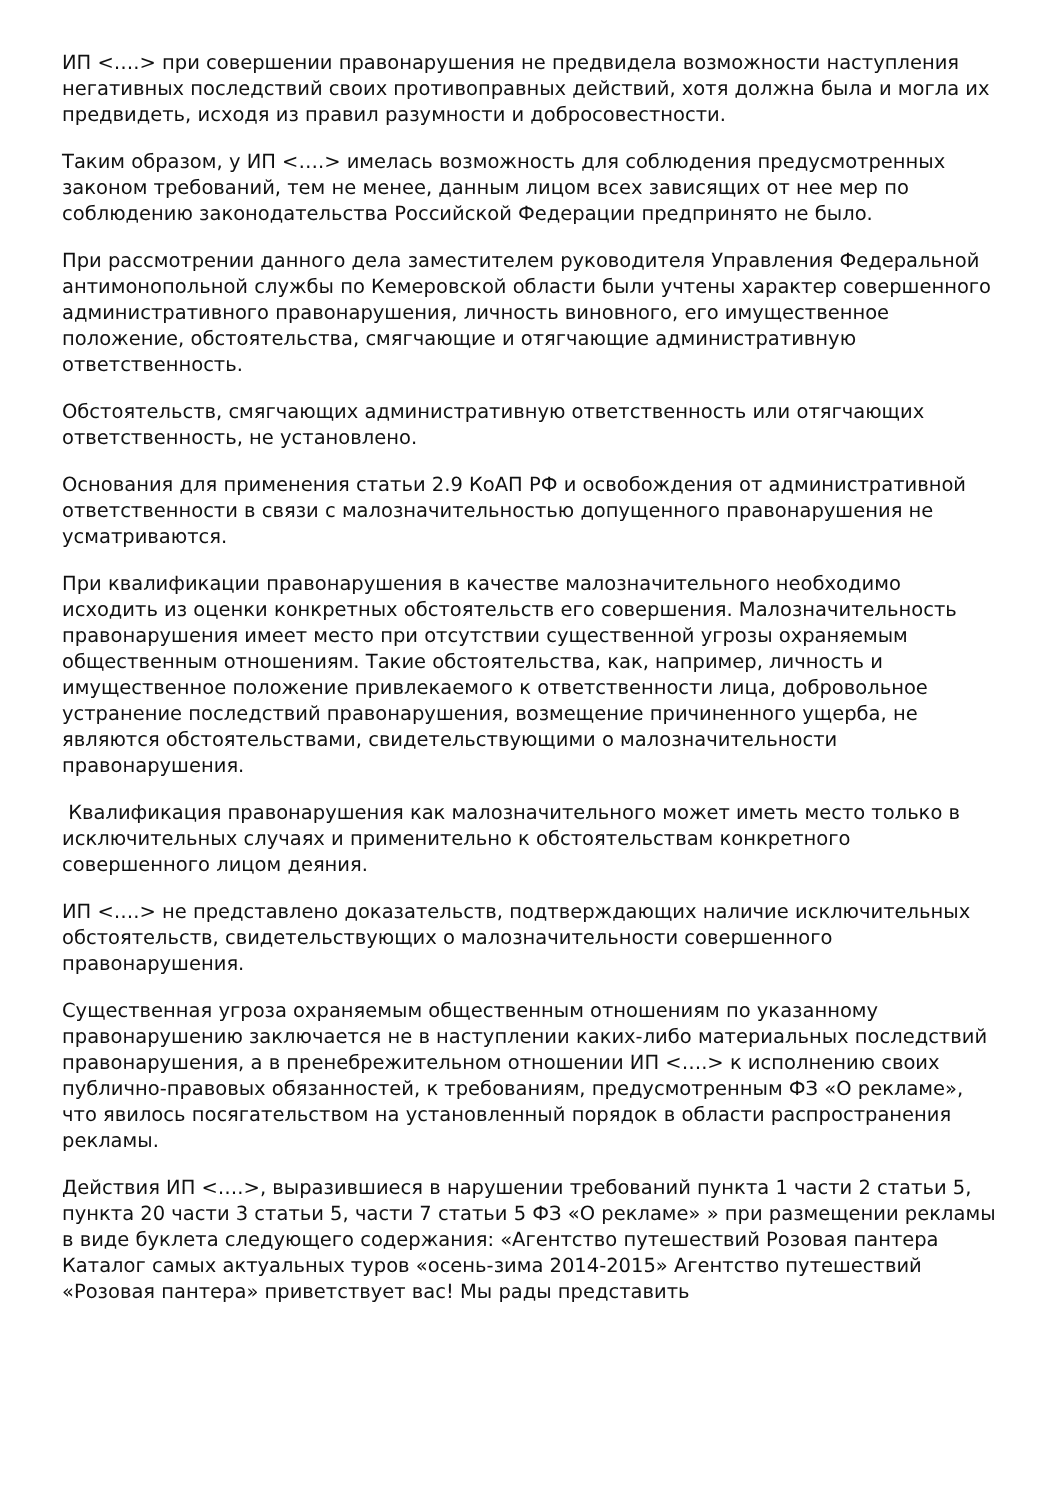ИП <….> при совершении правонарушения не предвидела возможности наступления негативных последствий своих противоправных действий, хотя должна была и могла их предвидеть, исходя из правил разумности и добросовестности.
Таким образом, у ИП <….> имелась возможность для соблюдения предусмотренных законом требований, тем не менее, данным лицом всех зависящих от нее мер по соблюдению законодательства Российской Федерации предпринято не было.
При рассмотрении данного дела заместителем руководителя Управления Федеральной антимонопольной службы по Кемеровской области были учтены характер совершенного административного правонарушения, личность виновного, его имущественное положение, обстоятельства, смягчающие и отягчающие административную ответственность.
Обстоятельств, смягчающих административную ответственность или отягчающих ответственность, не установлено.
Основания для применения статьи 2.9 КоАП РФ и освобождения от административной ответственности в связи с малозначительностью допущенного правонарушения не усматриваются.
При квалификации правонарушения в качестве малозначительного необходимо исходить из оценки конкретных обстоятельств его совершения. Малозначительность правонарушения имеет место при отсутствии существенной угрозы охраняемым общественным отношениям. Такие обстоятельства, как, например, личность и имущественное положение привлекаемого к ответственности лица, добровольное устранение последствий правонарушения, возмещение причиненного ущерба, не являются обстоятельствами, свидетельствующими о малозначительности правонарушения.
Квалификация правонарушения как малозначительного может иметь место только в исключительных случаях и применительно к обстоятельствам конкретного совершенного лицом деяния.
ИП <….> не представлено доказательств, подтверждающих наличие исключительных обстоятельств, свидетельствующих о малозначительности совершенного правонарушения.
Существенная угроза охраняемым общественным отношениям по указанному правонарушению заключается не в наступлении каких-либо материальных последствий правонарушения, а в пренебрежительном отношении ИП <….> к исполнению своих публично-правовых обязанностей, к требованиям, предусмотренным ФЗ «О рекламе», что явилось посягательством на установленный порядок в области распространения рекламы.
Действия ИП <….>, выразившиеся в нарушении требований пункта 1 части 2 статьи 5, пункта 20 части 3 статьи 5, части 7 статьи 5 ФЗ «О рекламе» » при размещении рекламы в виде буклета следующего содержания: «Агентство путешествий Розовая пантера Каталог самых актуальных туров «осень-зима 2014-2015» Агентство путешествий «Розовая пантера» приветствует вас! Мы рады представить